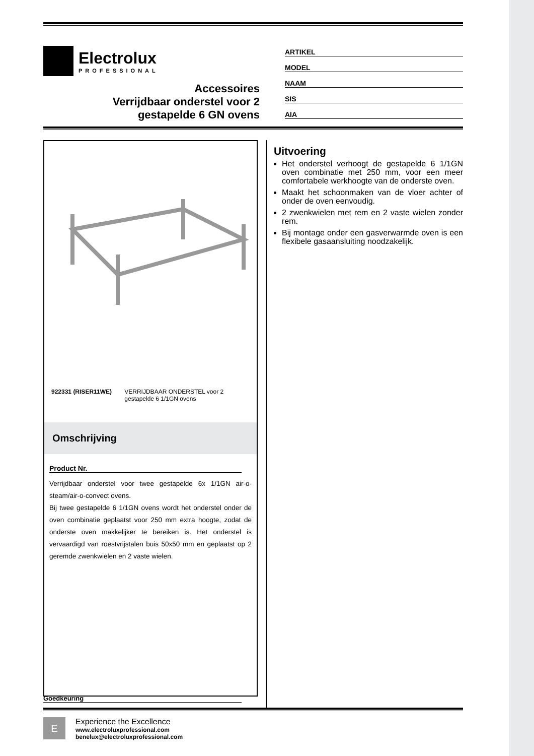Electrolux
PROFESSIONAL
Accessoires
Verrijdbaar onderstel voor 2
gestapelde 6 GN ovens
ARTIKEL
MODEL
NAAM
SIS
AIA
922331 (RISER11WE) VERRIJDBAAR ONDERSTEL voor 2 gestapelde 6 1/1GN ovens
Omschrijving
Product Nr.
Verrijdbaar onderstel voor twee gestapelde 6x 1/1GN air-o-steam/air-o-convect ovens.
Bij twee gestapelde 6 1/1GN ovens wordt het onderstel onder de oven combinatie geplaatst voor 250 mm extra hoogte, zodat de onderste oven makkelijker te bereiken is. Het onderstel is vervaardigd van roestvrijstalen buis 50x50 mm en geplaatst op 2 geremde zwenkwielen en 2 vaste wielen.
Uitvoering
Het onderstel verhoogt de gestapelde 6 1/1GN oven combinatie met 250 mm, voor een meer comfortabele werkhoogte van de onderste oven.
Maakt het schoonmaken van de vloer achter of onder de oven eenvoudig.
2 zwenkwielen met rem en 2 vaste wielen zonder rem.
Bij montage onder een gasverwarmde oven is een flexibele gasaansluiting noodzakelijk.
Goedkeuring
E
Experience the Excellence
www.electroluxprofessional.com
benelux@electroluxprofessional.com